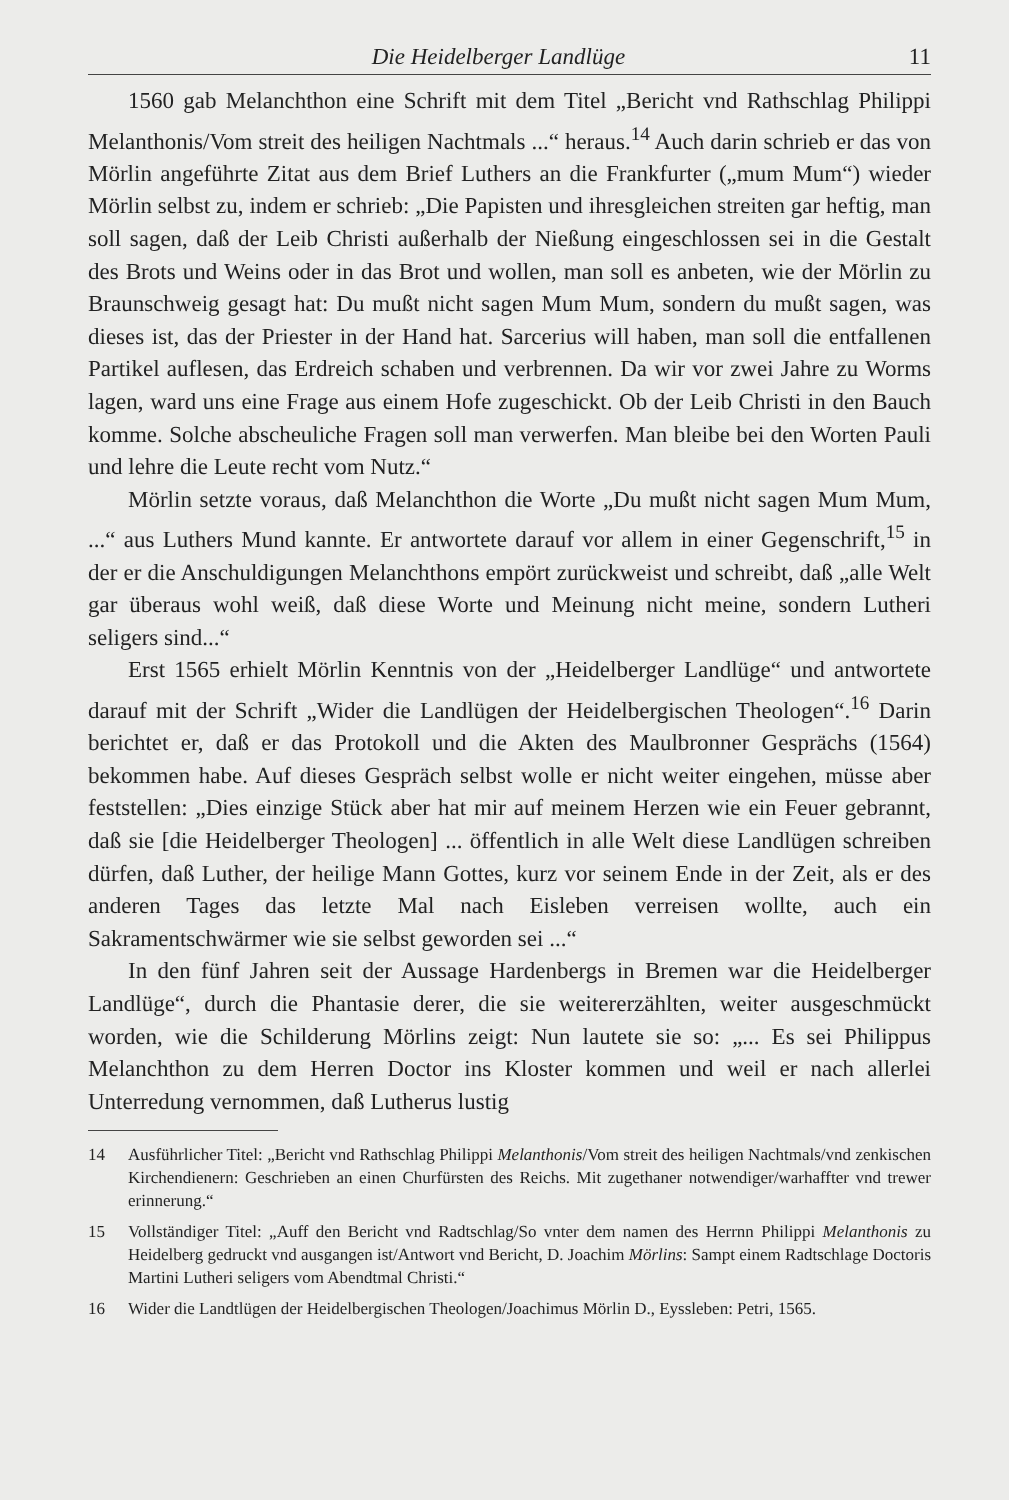Die Heidelberger Landlüge 11
1560 gab Melanchthon eine Schrift mit dem Titel „Bericht vnd Rathschlag Philippi Melanthonis/Vom streit des heiligen Nachtmals ...“ heraus.<sup>14</sup> Auch darin schrieb er das von Mörlin angeführte Zitat aus dem Brief Luthers an die Frankfurter („mum Mum“) wieder Mörlin selbst zu, indem er schrieb: „Die Papisten und ihresgleichen streiten gar heftig, man soll sagen, daß der Leib Christi außerhalb der Nießung eingeschlossen sei in die Gestalt des Brots und Weins oder in das Brot und wollen, man soll es anbeten, wie der Mörlin zu Braunschweig gesagt hat: Du mußt nicht sagen Mum Mum, sondern du mußt sagen, was dieses ist, das der Priester in der Hand hat. Sarcerius will haben, man soll die entfallenen Partikel auflesen, das Erdreich schaben und verbrennen. Da wir vor zwei Jahre zu Worms lagen, ward uns eine Frage aus einem Hofe zugeschickt. Ob der Leib Christi in den Bauch komme. Solche abscheuliche Fragen soll man verwerfen. Man bleibe bei den Worten Pauli und lehre die Leute recht vom Nutz.“
Mörlin setzte voraus, daß Melanchthon die Worte „Du mußt nicht sagen Mum Mum, ...“ aus Luthers Mund kannte. Er antwortete darauf vor allem in einer Gegenschrift,<sup>15</sup> in der er die Anschuldigungen Melanchthons empört zurückweist und schreibt, daß „alle Welt gar überaus wohl weiß, daß diese Worte und Meinung nicht meine, sondern Lutheri seligers sind...“
Erst 1565 erhielt Mörlin Kenntnis von der „Heidelberger Landlüge“ und antwortete darauf mit der Schrift „Wider die Landlügen der Heidelbergischen Theologen“.<sup>16</sup> Darin berichtet er, daß er das Protokoll und die Akten des Maulbronner Gesprächs (1564) bekommen habe. Auf dieses Gespräch selbst wolle er nicht weiter eingehen, müsse aber feststellen: „Dies einzige Stück aber hat mir auf meinem Herzen wie ein Feuer gebrannt, daß sie [die Heidelberger Theologen] ... öffentlich in alle Welt diese Landlügen schreiben dürfen, daß Luther, der heilige Mann Gottes, kurz vor seinem Ende in der Zeit, als er des anderen Tages das letzte Mal nach Eisleben verreisen wollte, auch ein Sakramentschwärmer wie sie selbst geworden sei ...“
In den fünf Jahren seit der Aussage Hardenbergs in Bremen war die Heidelberger Landlüge“, durch die Phantasie derer, die sie weitererzählten, weiter ausgeschmückt worden, wie die Schilderung Mörlins zeigt: Nun lautete sie so: „... Es sei Philippus Melanchthon zu dem Herren Doctor ins Kloster kommen und weil er nach allerlei Unterredung vernommen, daß Lutherus lustig
14 Ausführlicher Titel: „Bericht vnd Rathschlag Philippi Melanthonis/Vom streit des heiligen Nachtmals/vnd zenkischen Kirchendienern: Geschrieben an einen Churfürsten des Reichs. Mit zugethaner notwendiger/warhaffter vnd trewer erinnerung.“
15 Vollständiger Titel: „Auff den Bericht vnd Radtschlag/So vnter dem namen des Herrnn Philippi Melanthonis zu Heidelberg gedruckt vnd ausgangen ist/Antwort vnd Bericht, D. Joachim Mörlins: Sampt einem Radtschlage Doctoris Martini Lutheri seligers vom Abendtmal Christi.“
16 Wider die Landtlügen der Heidelbergischen Theologen/Joachimus Mörlin D., Eyssleben: Petri, 1565.